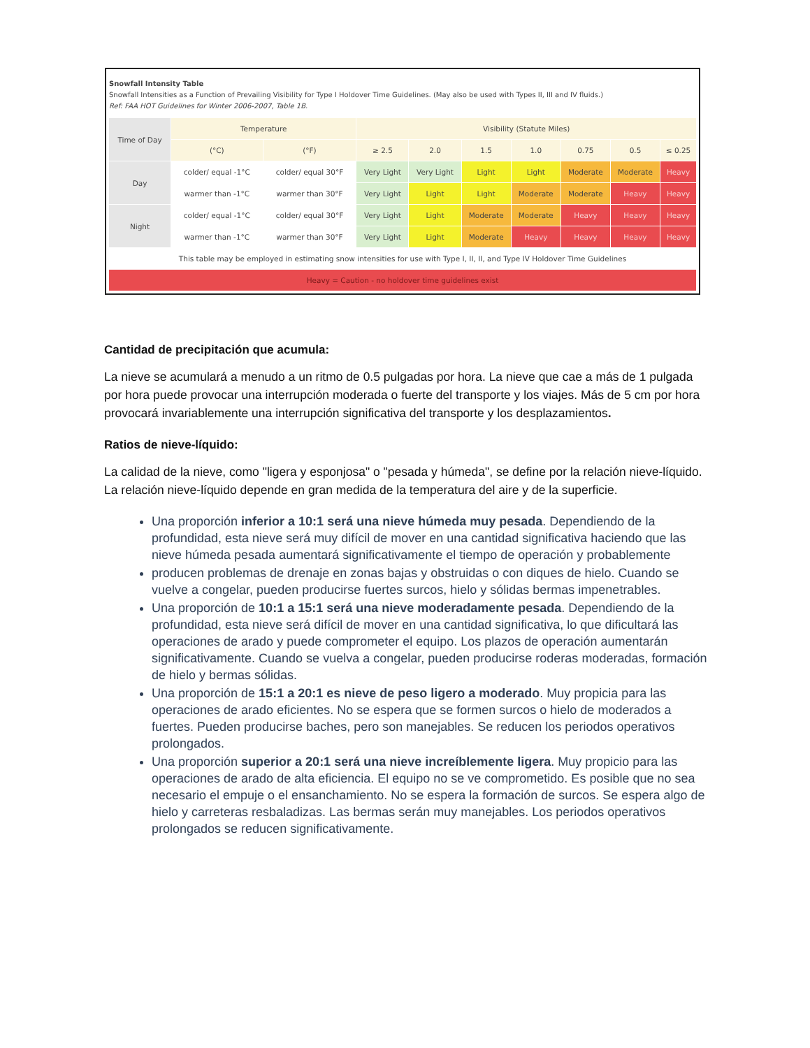Snowfall Intensity Table
Snowfall Intensities as a Function of Prevailing Visibility for Type I Holdover Time Guidelines. (May also be used with Types II, III and IV fluids.)
Ref: FAA HOT Guidelines for Winter 2006-2007, Table 1B.
| Time of Day | Temperature | | Visibility (Statute Miles) | | | | | | |
| --- | --- | --- | --- | --- | --- | --- | --- | --- | --- |
| | (°C) | (°F) | ≥ 2.5 | 2.0 | 1.5 | 1.0 | 0.75 | 0.5 | ≤ 0.25 |
| Day | colder/ equal -1°C | colder/ equal 30°F | Very Light | Very Light | Light | Light | Moderate | Moderate | Heavy |
| | warmer than -1°C | warmer than 30°F | Very Light | Light | Light | Moderate | Moderate | Heavy | Heavy |
| Night | colder/ equal -1°C | colder/ equal 30°F | Very Light | Light | Moderate | Moderate | Heavy | Heavy | Heavy |
| | warmer than -1°C | warmer than 30°F | Very Light | Light | Moderate | Heavy | Heavy | Heavy | Heavy |
| This table may be employed in estimating snow intensities for use with Type I, II, II, and Type IV Holdover Time Guidelines | | | | | | | | | |
| Heavy = Caution - no holdover time guidelines exist | | | | | | | | | |
Cantidad de precipitación que acumula:
La nieve se acumulará a menudo a un ritmo de 0.5 pulgadas por hora. La nieve que cae a más de 1 pulgada por hora puede provocar una interrupción moderada o fuerte del transporte y los viajes. Más de 5 cm por hora provocará invariablemente una interrupción significativa del transporte y los desplazamientos.
Ratios de nieve-líquido:
La calidad de la nieve, como "ligera y esponjosa" o "pesada y húmeda", se define por la relación nieve-líquido. La relación nieve-líquido depende en gran medida de la temperatura del aire y de la superficie.
Una proporción inferior a 10:1 será una nieve húmeda muy pesada. Dependiendo de la profundidad, esta nieve será muy difícil de mover en una cantidad significativa haciendo que las nieve húmeda pesada aumentará significativamente el tiempo de operación y probablemente
producen problemas de drenaje en zonas bajas y obstruidas o con diques de hielo. Cuando se vuelve a congelar, pueden producirse fuertes surcos, hielo y sólidas bermas impenetrables.
Una proporción de 10:1 a 15:1 será una nieve moderadamente pesada. Dependiendo de la profundidad, esta nieve será difícil de mover en una cantidad significativa, lo que dificultará las operaciones de arado y puede comprometer el equipo. Los plazos de operación aumentarán significativamente. Cuando se vuelva a congelar, pueden producirse roderas moderadas, formación de hielo y bermas sólidas.
Una proporción de 15:1 a 20:1 es nieve de peso ligero a moderado. Muy propicia para las operaciones de arado eficientes. No se espera que se formen surcos o hielo de moderados a fuertes. Pueden producirse baches, pero son manejables. Se reducen los periodos operativos prolongados.
Una proporción superior a 20:1 será una nieve increíblemente ligera. Muy propicio para las operaciones de arado de alta eficiencia. El equipo no se ve comprometido. Es posible que no sea necesario el empuje o el ensanchamiento. No se espera la formación de surcos. Se espera algo de hielo y carreteras resbaladizas. Las bermas serán muy manejables. Los periodos operativos prolongados se reducen significativamente.